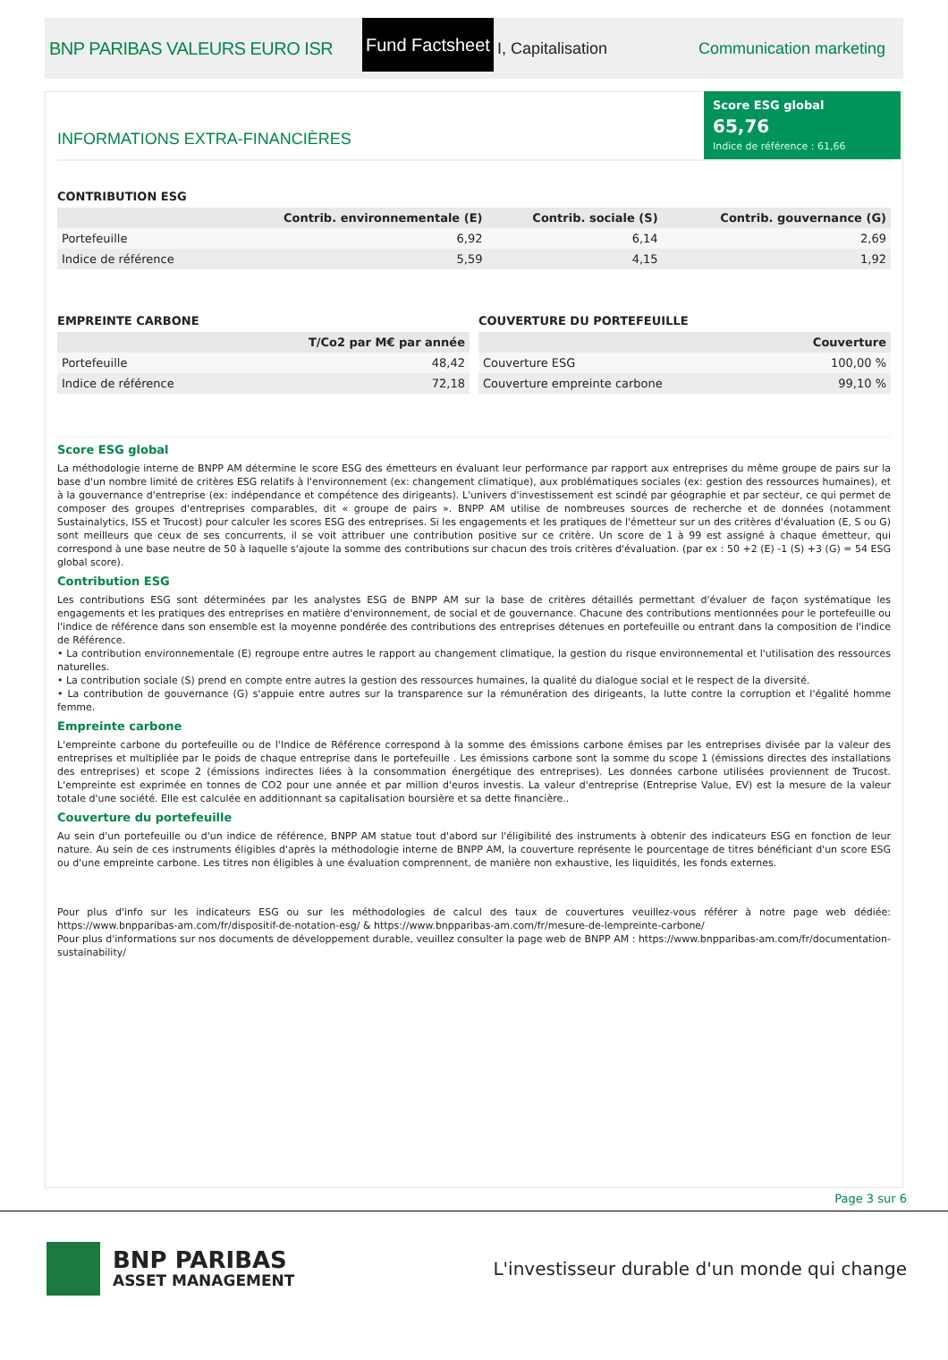BNP PARIBAS VALEURS EURO ISR
Fund Factsheet
I, Capitalisation Communication marketing
INFORMATIONS EXTRA-FINANCIÈRES
Score ESG global
65,76
Indice de référence : 61,66
CONTRIBUTION ESG
| | Contrib. environnementale (E) | Contrib. sociale (S) | Contrib. gouvernance (G) |
| --- | --- | --- | --- |
| Portefeuille | 6,92 | 6,14 | 2,69 |
| Indice de référence | 5,59 | 4,15 | 1,92 |
EMPREINTE CARBONE
| | T/Co2 par M€ par année |
| --- | --- |
| Portefeuille | 48,42 |
| Indice de référence | 72,18 |
COUVERTURE DU PORTEFEUILLE
| | Couverture |
| --- | --- |
| Couverture ESG | 100,00 % |
| Couverture empreinte carbone | 99,10 % |
Score ESG global
La méthodologie interne de BNPP AM détermine le score ESG des émetteurs en évaluant leur performance par rapport aux entreprises du même groupe de pairs sur la base d'un nombre limité de critères ESG relatifs à l'environnement (ex: changement climatique), aux problématiques sociales (ex: gestion des ressources humaines), et à la gouvernance d'entreprise (ex: indépendance et compétence des dirigeants). L'univers d'investissement est scindé par géographie et par secteur, ce qui permet de composer des groupes d'entreprises comparables, dit « groupe de pairs ». BNPP AM utilise de nombreuses sources de recherche et de données (notamment Sustainalytics, ISS et Trucost) pour calculer les scores ESG des entreprises. Si les engagements et les pratiques de l'émetteur sur un des critères d'évaluation (E, S ou G) sont meilleurs que ceux de ses concurrents, il se voit attribuer une contribution positive sur ce critère. Un score de 1 à 99 est assigné à chaque émetteur, qui correspond à une base neutre de 50 à laquelle s'ajoute la somme des contributions sur chacun des trois critères d'évaluation. (par ex : 50 +2 (E) -1 (S) +3 (G) = 54 ESG global score).
Contribution ESG
Les contributions ESG sont déterminées par les analystes ESG de BNPP AM sur la base de critères détaillés permettant d'évaluer de façon systématique les engagements et les pratiques des entreprises en matière d'environnement, de social et de gouvernance. Chacune des contributions mentionnées pour le portefeuille ou l'indice de référence dans son ensemble est la moyenne pondérée des contributions des entreprises détenues en portefeuille ou entrant dans la composition de l'indice de Référence.
• La contribution environnementale (E) regroupe entre autres le rapport au changement climatique, la gestion du risque environnemental et l'utilisation des ressources naturelles.
• La contribution sociale (S) prend en compte entre autres la gestion des ressources humaines, la qualité du dialogue social et le respect de la diversité.
• La contribution de gouvernance (G) s'appuie entre autres sur la transparence sur la rémunération des dirigeants, la lutte contre la corruption et l'égalité homme femme.
Empreinte carbone
L'empreinte carbone du portefeuille ou de l'Indice de Référence correspond à la somme des émissions carbone émises par les entreprises divisée par la valeur des entreprises et multipliée par le poids de chaque entreprise dans le portefeuille . Les émissions carbone sont la somme du scope 1 (émissions directes des installations des entreprises) et scope 2 (émissions indirectes liées à la consommation énergétique des entreprises). Les données carbone utilisées proviennent de Trucost. L'empreinte est exprimée en tonnes de CO2 pour une année et par million d'euros investis. La valeur d'entreprise (Entreprise Value, EV) est la mesure de la valeur totale d'une société. Elle est calculée en additionnant sa capitalisation boursière et sa dette financière..
Couverture du portefeuille
Au sein d'un portefeuille ou d'un indice de référence, BNPP AM statue tout d'abord sur l'éligibilité des instruments à obtenir des indicateurs ESG en fonction de leur nature. Au sein de ces instruments éligibles d'après la méthodologie interne de BNPP AM, la couverture représente le pourcentage de titres bénéficiant d'un score ESG ou d'une empreinte carbone. Les titres non éligibles à une évaluation comprennent, de manière non exhaustive, les liquidités, les fonds externes.
Pour plus d'info sur les indicateurs ESG ou sur les méthodologies de calcul des taux de couvertures veuillez-vous référer à notre page web dédiée: https://www.bnpparibas-am.com/fr/dispositif-de-notation-esg/ & https://www.bnpparibas-am.com/fr/mesure-de-lempreinte-carbone/
Pour plus d'informations sur nos documents de développement durable, veuillez consulter la page web de BNPP AM : https://www.bnpparibas-am.com/fr/documentation-sustainability/
Page 3 sur 6
BNP PARIBAS
ASSET MANAGEMENT
L'investisseur durable d'un monde qui change